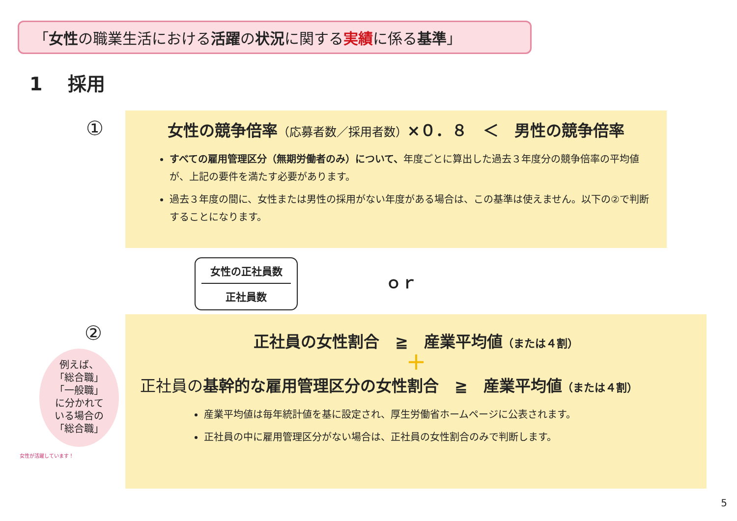「女性の職業生活における活躍の状況に関する実績に係る基準」
1　 採用
①
女性の競争倍率（応募者数／採用者数）×０．８　＜　男性の競争倍率
すべての雇用管理区分（無期労働者のみ）について、年度ごとに算出した過去３年度分の競争倍率の平均値が、上記の要件を満たす必要があります。
過去３年度の間に、女性または男性の採用がない年度がある場合は、この基準は使えません。以下の②で判断することになります。
女性の正社員数
正社員数
ｏｒ
②
例えば、
「総合職」
「一般職」
に分かれて
いる場合の
「総合職」
正社員の女性割合　≧　産業平均値（または４割）
＋
正社員の基幹的な雇用管理区分の女性割合　≧　産業平均値（または４割）
産業平均値は毎年統計値を基に設定され、厚生労働省ホームページに公表されます。
正社員の中に雇用管理区分がない場合は、正社員の女性割合のみで判断します。
女性が活躍しています！
5